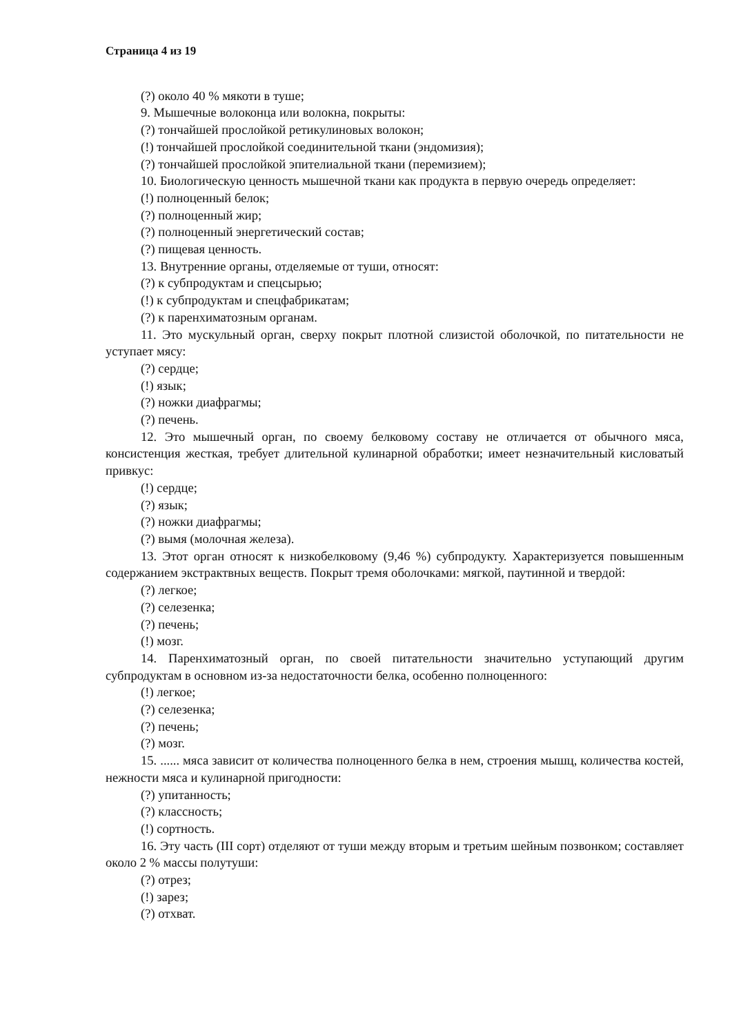Страница 4 из 19
(?) около 40 % мякоти в туше;
9. Мышечные волоконца или волокна, покрыты:
(?) тончайшей прослойкой ретикулиновых волокон;
(!) тончайшей прослойкой соединительной ткани (эндомизия);
(?) тончайшей прослойкой эпителиальной ткани (перемизием);
10. Биологическую ценность мышечной ткани как продукта в первую очередь определяет:
(!) полноценный белок;
(?) полноценный жир;
(?) полноценный энергетический состав;
(?) пищевая ценность.
13. Внутренние органы, отделяемые от туши, относят:
(?) к субпродуктам и спецсырью;
(!) к субпродуктам и спецфабрикатам;
(?) к паренхиматозным органам.
11. Это мускульный орган, сверху покрыт плотной слизистой оболочкой, по питательности не уступает мясу:
(?) сердце;
(!) язык;
(?) ножки диафрагмы;
(?) печень.
12. Это мышечный орган, по своему белковому составу не отличается от обычного мяса, консистенция жесткая, требует длительной кулинарной обработки; имеет незначительный кисловатый привкус:
(!) сердце;
(?) язык;
(?) ножки диафрагмы;
(?) вымя (молочная железа).
13. Этот орган относят к низкобелковому (9,46 %) субпродукту. Характеризуется повышенным содержанием экстрактвных веществ. Покрыт тремя оболочками: мягкой, паутинной и твердой:
(?) легкое;
(?) селезенка;
(?) печень;
(!) мозг.
14. Паренхиматозный орган, по своей питательности значительно уступающий другим субпродуктам в основном из-за недостаточности белка, особенно полноценного:
(!) легкое;
(?) селезенка;
(?) печень;
(?) мозг.
15. ...... мяса зависит от количества полноценного белка в нем, строения мышц, количества костей, нежности мяса и кулинарной пригодности:
(?) упитанность;
(?) классность;
(!) сортность.
16. Эту часть (III сорт) отделяют от туши между вторым и третьим шейным позвонком; составляет около 2 % массы полутуши:
(?) отрез;
(!) зарез;
(?) отхват.